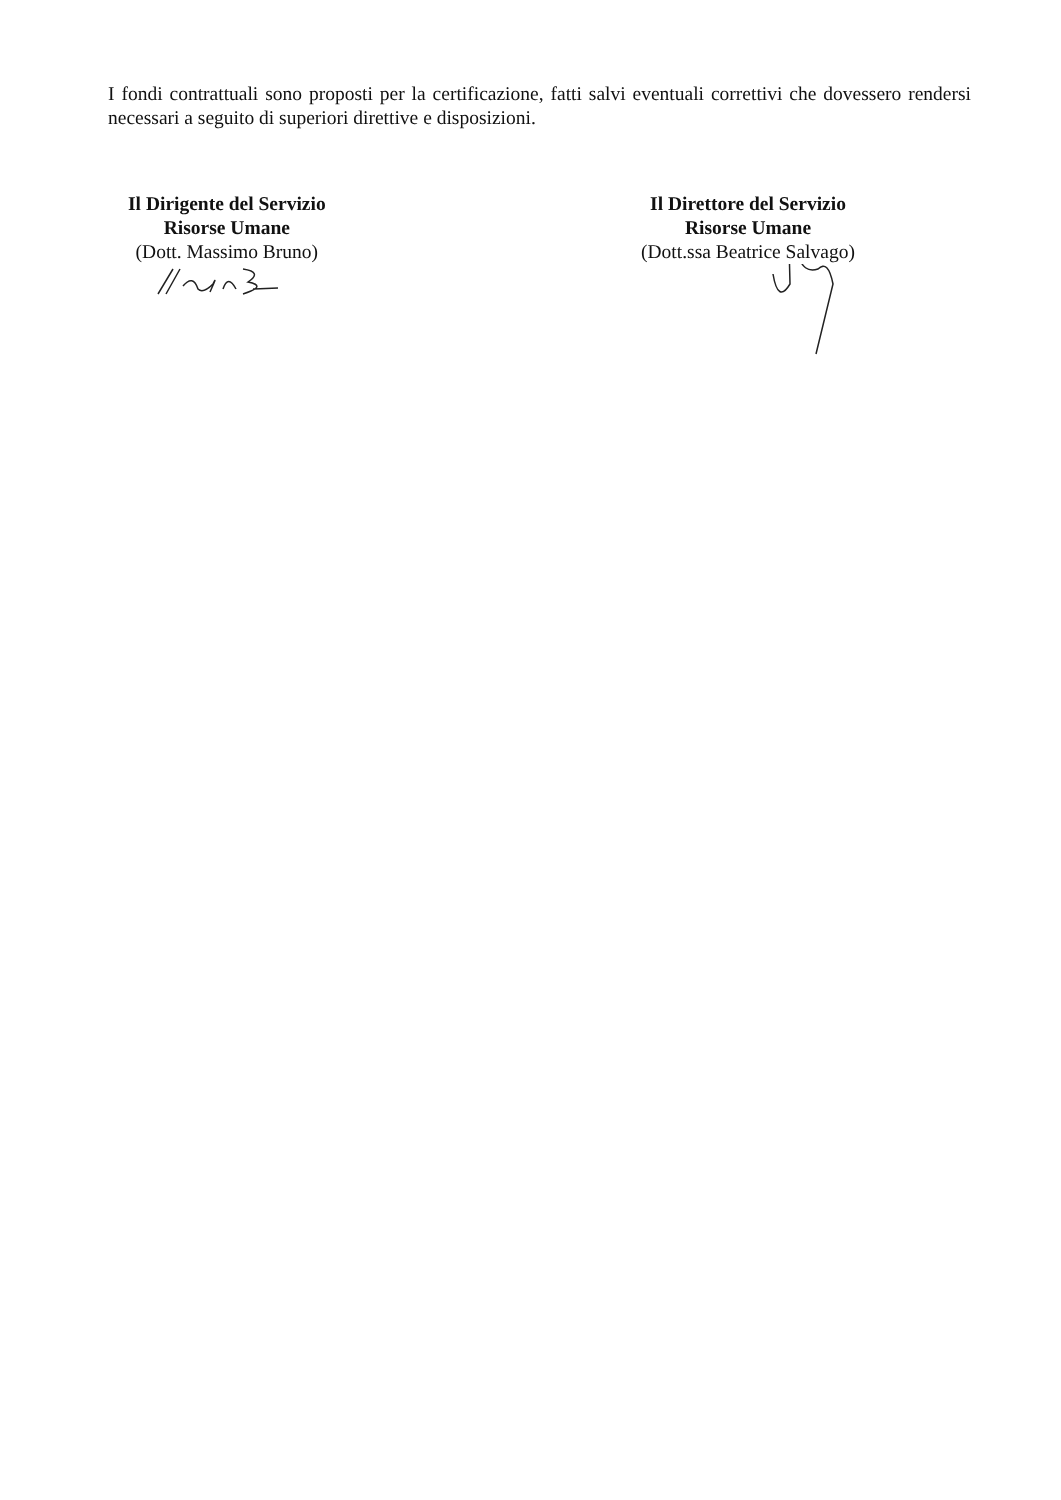I fondi contrattuali sono proposti per la certificazione, fatti salvi eventuali correttivi che dovessero rendersi necessari a seguito di superiori direttive e disposizioni.
Il Dirigente del Servizio
Risorse Umane
(Dott. Massimo Bruno)
Il Direttore del Servizio
Risorse Umane
(Dott.ssa Beatrice Salvago)